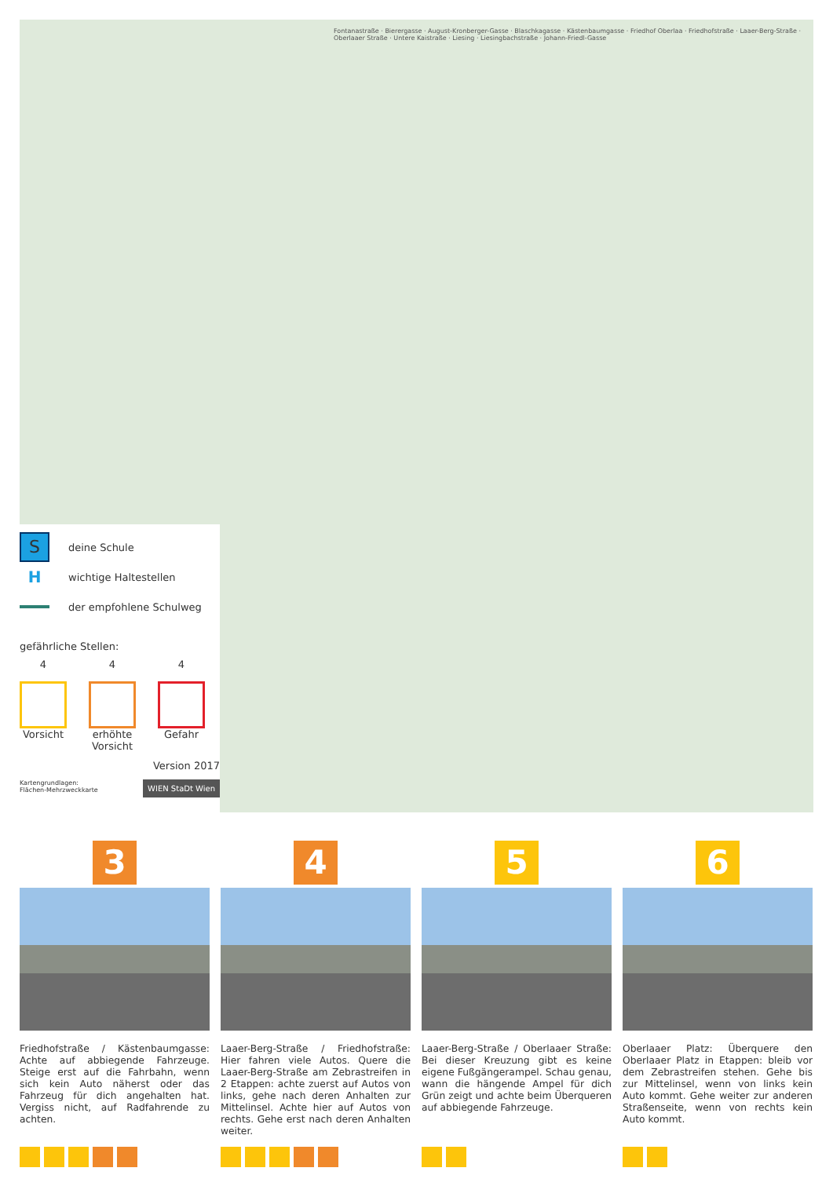Fontanastraße · Bierergasse · August-Kronberger-Gasse · Blaschkagasse · Kästenbaumgasse · Friedhof Oberlaa · Friedhofstraße · Laaer-Berg-Straße · Oberlaaer Straße · Untere Kaistraße · Liesing · Liesingbachstraße · Johann-Friedl-Gasse
S
deine Schule
H
wichtige Haltestellen
der empfohlene Schulweg
gefährliche Stellen:
4
Vorsicht
4
erhöhte Vorsicht
4
Gefahr
Version 2017
Kartengrundlagen:
Flächen-Mehrzweckkarte WIEN StaDt Wien
3
Friedhofstraße / Kästenbaumgasse: Achte auf abbiegende Fahrzeuge. Steige erst auf die Fahrbahn, wenn sich kein Auto näherst oder das Fahrzeug für dich angehalten hat. Vergiss nicht, auf Radfahrende zu achten.
4
Laaer-Berg-Straße / Friedhofstraße: Hier fahren viele Autos. Quere die Laaer-Berg-Straße am Zebrastreifen in 2 Etappen: achte zuerst auf Autos von links, gehe nach deren Anhalten zur Mittelinsel. Achte hier auf Autos von rechts. Gehe erst nach deren Anhalten weiter.
5
Laaer-Berg-Straße / Oberlaaer Straße: Bei dieser Kreuzung gibt es keine eigene Fußgängerampel. Schau genau, wann die hängende Ampel für dich Grün zeigt und achte beim Überqueren auf abbiegende Fahrzeuge.
6
Oberlaaer Platz: Überquere den Oberlaaer Platz in Etappen: bleib vor dem Zebrastreifen stehen. Gehe bis zur Mittelinsel, wenn von links kein Auto kommt. Gehe weiter zur anderen Straßenseite, wenn von rechts kein Auto kommt.